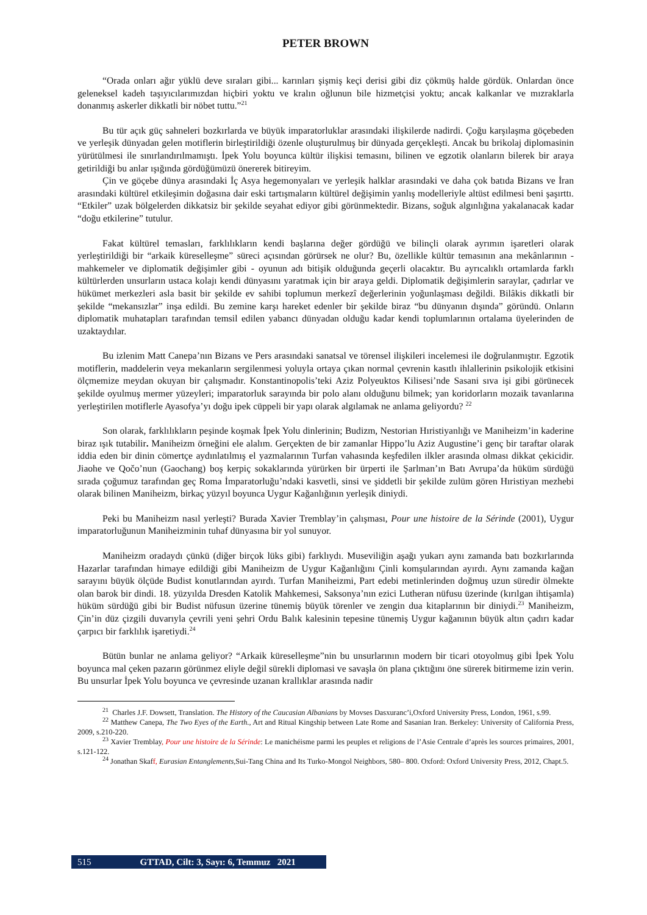PETER BROWN
“Orada onları ağır yüklü deve sıraları gibi... karınları şişmiş keçi derisi gibi diz çökmüş halde gördük. Onlardan önce geleneksel kadeh taşıyıcılarımızdan hiçbiri yoktu ve kralın oğlunun bile hizmetçisi yoktu; ancak kalkanlar ve mızraklarla donanmış askerler dikkatli bir nöbet tuttu.”<sup>21</sup>
Bu tür açık güç sahneleri bozkırlarda ve büyük imparatorluklar arasındaki ilişkilerde nadirdi. Çoğu karşılaşma göçebeden ve yerleşik dünyadan gelen motiflerin birleştirildiği özenle oluşturulmuş bir dünyada gerçekleşti. Ancak bu brikolaj diplomasinin yürütülmesi ile sınırlandırılmamıştı. İpek Yolu boyunca kültür ilişkisi temasını, bilinen ve egzotik olanların bilerek bir araya getirildiği bu anlar ışığında gördüğümüzü önererek bitireyim.
Çin ve göçebe dünya arasındaki İç Asya hegemonyaları ve yerleşik halklar arasındaki ve daha çok batıda Bizans ve İran arasındaki kültürel etkileşimin doğasına dair eski tartışmaların kültürel değişimin yanlış modelleriyle altüst edilmesi beni şaşırttı. “Etkiler” uzak bölgelerden dikkatsiz bir şekilde seyahat ediyor gibi görünmektedir. Bizans, soğuk algınlığına yakalanacak kadar “doğu etkilerine” tutulur.
Fakat kültürel temasları, farklılıkların kendi başlarına değer gördüğü ve bilinçli olarak ayrımın işaretleri olarak yerleştirildiği bir “arkaik küreselleşme” süreci açısından görürsek ne olur? Bu, özellikle kültür temasının ana mekânlarının - mahkemeler ve diplomatik değişimler gibi - oyunun adı bitişik olduğunda geçerli olacaktır. Bu ayrıcalıklı ortamlarda farklı kültürlerden unsurların ustaca kolajı kendi dünyasını yaratmak için bir araya geldi. Diplomatik değişimlerin saraylar, çadırlar ve hükümet merkezleri asla basit bir şekilde ev sahibi toplumun merkezî değerlerinin yoğunlaşması değildi. Bilâkis dikkatli bir şekilde “mekansızlar” inşa edildi. Bu zemine karşı hareket edenler bir şekilde biraz “bu dünyanın dışında” göründü. Onların diplomatik muhatapları tarafından temsil edilen yabancı dünyadan olduğu kadar kendi toplumlarının ortalama üyelerinden de uzaktaydılar.
Bu izlenim Matt Canepa’nın Bizans ve Pers arasındaki sanatsal ve törensel ilişkileri incelemesi ile doğrulanmıştır. Egzotik motiflerin, maddelerin veya mekanların sergilenmesi yoluyla ortaya çıkan normal çevrenin kasıtlı ihlallerinin psikolojik etkisini ölçmemize meydan okuyan bir çalışmadır. Konstantinopolis’teki Aziz Polyeuktos Kilisesi’nde Sasani sıva işi gibi görünecek şekilde oyulmuş mermer yüzeyleri; imparatorluk sarayında bir polo alanı olduğunu bilmek; yan koridorların mozaik tavanlarına yerleştirilen motiflerle Ayasofya’yı doğu ipek cüppeli bir yapı olarak algılamak ne anlama geliyordu? <sup>22</sup>
Son olarak, farklılıkların peşinde koşmak İpek Yolu dinlerinin; Budizm, Nestorian Hıristiyanlığı ve Maniheizm’in kaderine biraz ışık tutabilir. Maniheizm örneğini ele alalım. Gerçekten de bir zamanlar Hippo’lu Aziz Augustine’i genç bir taraftar olarak iddia eden bir dinin cömertçe aydınlatılmış el yazmalarının Turfan vahasında keşfedilen ilkler arasında olması dikkat çekicidir. Jiaohe ve Qočo’nun (Gaochang) boş kerpiç sokaklarında yürürken bir ürperti ile Şarlman’ın Batı Avrupa’da hüküm sürdüğü sırada çoğumuz tarafından geç Roma İmparatorluğu’ndaki kasvetli, sinsi ve şiddetli bir şekilde zulüm gören Hıristiyan mezhebi olarak bilinen Maniheizm, birkaç yüzyıl boyunca Uygur Kağanlığının yerleşik diniydi.
Peki bu Maniheizm nasıl yerleşti? Burada Xavier Tremblay’in çalışması, Pour une histoire de la Sérinde (2001), Uygur imparatorluğunun Maniheizminin tuhaf dünyasına bir yol sunuyor.
Maniheizm oradaydı çünkü (diğer birçok lüks gibi) farklıydı. Museviliğin aşağı yukarı aynı zamanda batı bozkırlarında Hazarlar tarafından himaye edildiği gibi Maniheizm de Uygur Kağanlığını Çinli komşularından ayırdı. Aynı zamanda kağan sarayını büyük ölçüde Budist konutlarından ayırdı. Turfan Maniheizmi, Part edebi metinlerinden doğmuş uzun süredir ölmekte olan barok bir dindi. 18. yüzyılda Dresden Katolik Mahkemesi, Saksonya’nın ezici Lutheran nüfusu üzerinde (kırılgan ihtişamla) hüküm sürdüğü gibi bir Budist nüfusun üzerine tünemiş büyük törenler ve zengin dua kitaplarının bir diniydi.<sup>23</sup> Maniheizm, Çin’in düz çizgili duvarıyla çevrili yeni şehri Ordu Balık kalesinin tepesine tünemiş Uygur kağanının büyük altın çadırı kadar çarpıcı bir farklılık işaretiydi.<sup>24</sup>
Bütün bunlar ne anlama geliyor? “Arkaik küreselleşme”nin bu unsurlarının modern bir ticari otoyolmuş gibi İpek Yolu boyunca mal çeken pazarın görünmez eliyle değil sürekli diplomasi ve savaşla ön plana çıktığını öne sürerek bitirmeme izin verin. Bu unsurlar İpek Yolu boyunca ve çevresinde uzanan krallıklar arasında nadir
<sup>21</sup> Charles J.F. Dowsett, Translation. The History of the Caucasian Albanians by Movses Dasxuranc’i,Oxford University Press, London, 1961, s.99.
<sup>22</sup> Matthew Canepa, The Two Eyes of the Earth., Art and Ritual Kingship between Late Rome and Sasanian Iran. Berkeley: University of California Press, 2009, s.210-220.
<sup>23</sup> Xavier Tremblay, Pour une histoire de la Sérinde: Le manichéisme parmi les peuples et religions de l’Asie Centrale d’après les sources primaires, 2001, s.121-122.
<sup>24</sup> Jonathan Skaff, Eurasian Entanglements,Sui-Tang China and Its Turko-Mongol Neighbors, 580– 800. Oxford: Oxford University Press, 2012, Chapt.5.
515 GTTAD, Cilt: 3, Sayı: 6, Temmuz 2021